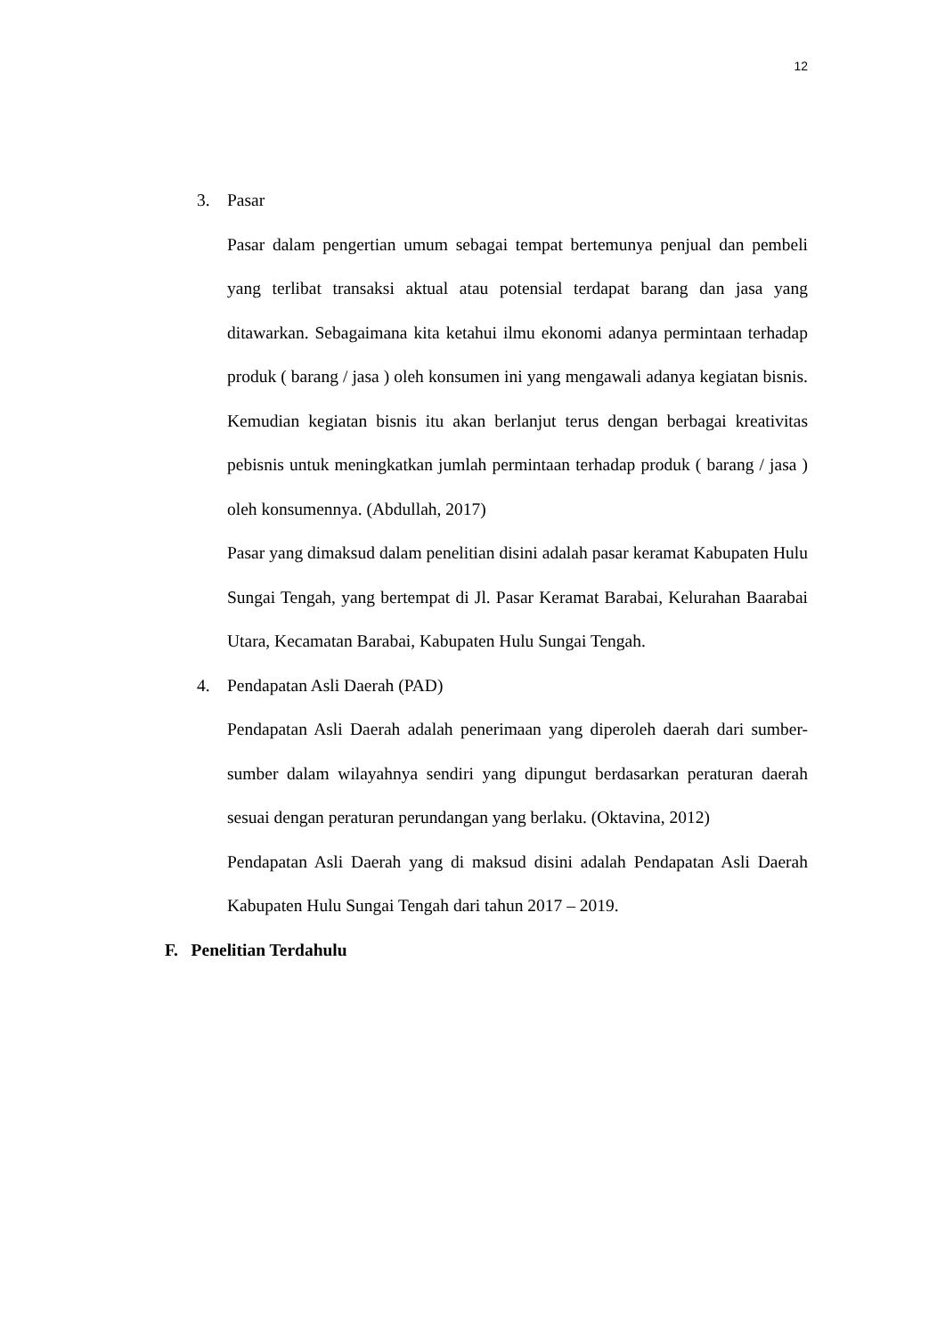12
3. Pasar
Pasar dalam pengertian umum sebagai tempat bertemunya penjual dan pembeli yang terlibat transaksi aktual atau potensial terdapat barang dan jasa yang ditawarkan. Sebagaimana kita ketahui ilmu ekonomi adanya permintaan terhadap produk ( barang / jasa ) oleh konsumen ini yang mengawali adanya kegiatan bisnis. Kemudian kegiatan bisnis itu akan berlanjut terus dengan berbagai kreativitas pebisnis untuk meningkatkan jumlah permintaan terhadap produk ( barang / jasa ) oleh konsumennya. (Abdullah, 2017)
Pasar yang dimaksud dalam penelitian disini adalah pasar keramat Kabupaten Hulu Sungai Tengah, yang bertempat di Jl. Pasar Keramat Barabai, Kelurahan Baarabai Utara, Kecamatan Barabai, Kabupaten Hulu Sungai Tengah.
4. Pendapatan Asli Daerah (PAD)
Pendapatan Asli Daerah adalah penerimaan yang diperoleh daerah dari sumber-sumber dalam wilayahnya sendiri yang dipungut berdasarkan peraturan daerah sesuai dengan peraturan perundangan yang berlaku. (Oktavina, 2012)
Pendapatan Asli Daerah yang di maksud disini adalah Pendapatan Asli Daerah Kabupaten Hulu Sungai Tengah dari tahun 2017 – 2019.
F. Penelitian Terdahulu